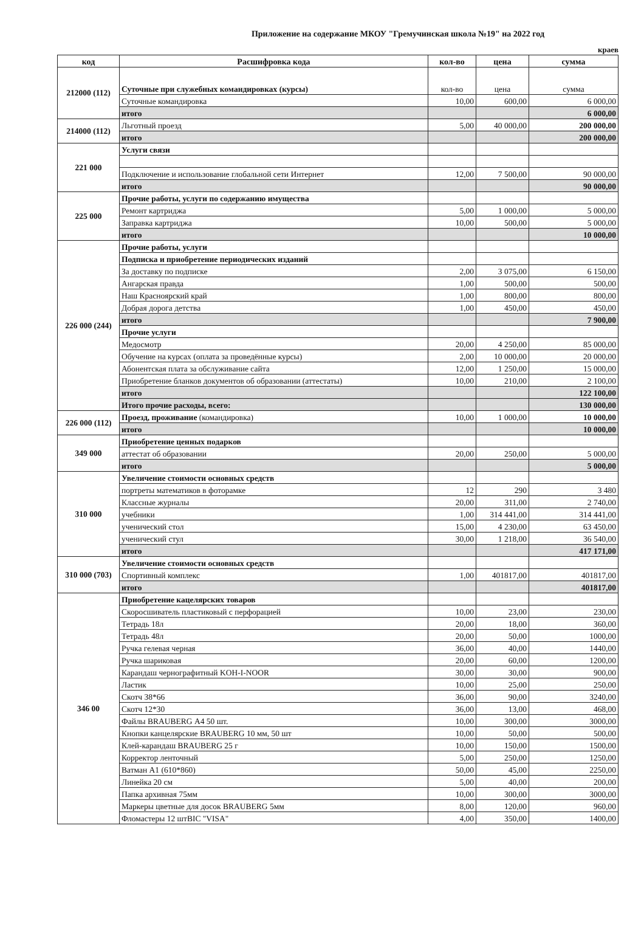Приложение на содержание МКОУ "Гремучинская школа №19" на 2022 год
краев
| код | Расшифровка кода | кол-во | цена | сумма |
| --- | --- | --- | --- | --- |
| 212000 (112) | Суточные при служебных командировках (курсы) | кол-во | цена | сумма |
| | Суточные командировка | 10,00 | 600,00 | 6 000,00 |
| | итого | | | 6 000,00 |
| 214000 (112) | Льготный проезд | 5,00 | 40 000,00 | 200 000,00 |
| | итого | | | 200 000,00 |
| 221 000 | Услуги связи | | | |
| | Подключение и использование глобальной сети Интернет | 12,00 | 7 500,00 | 90 000,00 |
| | итого | | | 90 000,00 |
| 225 000 | Прочие работы, услуги по содержанию имущества | | | |
| | Ремонт картриджа | 5,00 | 1 000,00 | 5 000,00 |
| | Заправка картриджа | 10,00 | 500,00 | 5 000,00 |
| | итого | | | 10 000,00 |
| 226 000 (244) | Прочие работы, услуги | | | |
| | Подписка и приобретение периодических изданий | | | |
| | За доставку по подписке | 2,00 | 3 075,00 | 6 150,00 |
| | Ангарская правда | 1,00 | 500,00 | 500,00 |
| | Наш Красноярский край | 1,00 | 800,00 | 800,00 |
| | Добрая дорога детства | 1,00 | 450,00 | 450,00 |
| | итого | | | 7 900,00 |
| | Прочие услуги | | | |
| | Медосмотр | 20,00 | 4 250,00 | 85 000,00 |
| | Обучение на курсах (оплата за проведённые курсы) | 2,00 | 10 000,00 | 20 000,00 |
| | Абонентская плата за обслуживание сайта | 12,00 | 1 250,00 | 15 000,00 |
| | Приобретение бланков документов об образовании (аттестаты) | 10,00 | 210,00 | 2 100,00 |
| | итого | | | 122 100,00 |
| | Итого прочие расходы, всего: | | | 130 000,00 |
| 226 000 (112) | Проезд, проживание (командировка) | 10,00 | 1 000,00 | 10 000,00 |
| | итого | | | 10 000,00 |
| 349 000 | Приобретение ценных подарков | | | |
| | аттестат об образовании | 20,00 | 250,00 | 5 000,00 |
| | итого | | | 5 000,00 |
| 310 000 | Увеличение стоимости основных средств | | | |
| | портреты математиков в фоторамке | 12 | 290 | 3 480 |
| | Классные журналы | 20,00 | 311,00 | 2 740,00 |
| | учебники | 1,00 | 314 441,00 | 314 441,00 |
| | ученический стол | 15,00 | 4 230,00 | 63 450,00 |
| | ученический стул | 30,00 | 1 218,00 | 36 540,00 |
| | итого | | | 417 171,00 |
| 310 000 (703) | Увеличение стоимости основных средств | | | |
| | Спортивный комплекс | 1,00 | 401817,00 | 401817,00 |
| | итого | | | 401817,00 |
| 346 00 | Приобретение кацелярских товаров | | | |
| | Скоросшиватель пластиковый с перфорацией | 10,00 | 23,00 | 230,00 |
| | Тетрадь 18л | 20,00 | 18,00 | 360,00 |
| | Тетрадь 48л | 20,00 | 50,00 | 1000,00 |
| | Ручка гелевая черная | 36,00 | 40,00 | 1440,00 |
| | Ручка шариковая | 20,00 | 60,00 | 1200,00 |
| | Карандаш чернографитный KOH-I-NOOR | 30,00 | 30,00 | 900,00 |
| | Ластик | 10,00 | 25,00 | 250,00 |
| | Скотч 38*66 | 36,00 | 90,00 | 3240,00 |
| | Скотч 12*30 | 36,00 | 13,00 | 468,00 |
| | Файлы BRAUBERG А4 50 шт. | 10,00 | 300,00 | 3000,00 |
| | Кнопки канцелярские BRAUBERG 10 мм, 50 шт | 10,00 | 50,00 | 500,00 |
| | Клей-карандаш BRAUBERG 25 г | 10,00 | 150,00 | 1500,00 |
| | Корректор ленточный | 5,00 | 250,00 | 1250,00 |
| | Ватман А1 (610*860) | 50,00 | 45,00 | 2250,00 |
| | Линейка 20 см | 5,00 | 40,00 | 200,00 |
| | Папка архивная 75мм | 10,00 | 300,00 | 3000,00 |
| | Маркеры цветные для досок BRAUBERG 5мм | 8,00 | 120,00 | 960,00 |
| | Фломастеры 12 штBIC "VISA" | 4,00 | 350,00 | 1400,00 |